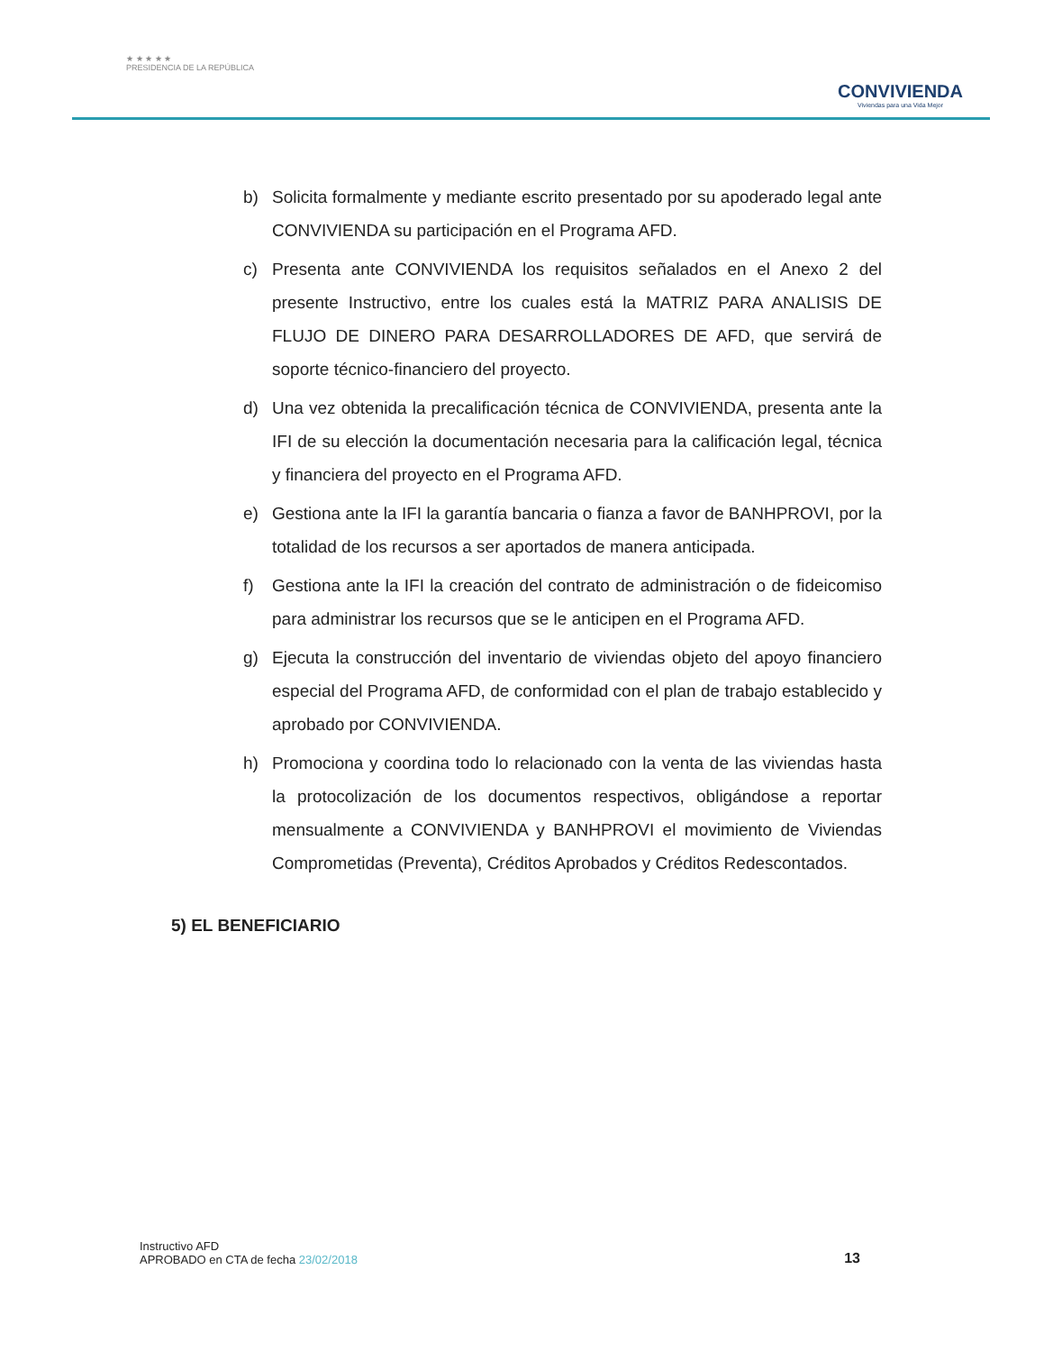★ ★ ★ ★ ★
PRESIDENCIA DE LA REPÚBLICA
CONVIVIENDA
Viviendas para una Vida Mejor
b) Solicita formalmente y mediante escrito presentado por su apoderado legal ante CONVIVIENDA su participación en el Programa AFD.
c) Presenta ante CONVIVIENDA los requisitos señalados en el Anexo 2 del presente Instructivo, entre los cuales está la MATRIZ PARA ANALISIS DE FLUJO DE DINERO PARA DESARROLLADORES DE AFD, que servirá de soporte técnico-financiero del proyecto.
d) Una vez obtenida la precalificación técnica de CONVIVIENDA, presenta ante la IFI de su elección la documentación necesaria para la calificación legal, técnica y financiera del proyecto en el Programa AFD.
e) Gestiona ante la IFI la garantía bancaria o fianza a favor de BANHPROVI, por la totalidad de los recursos a ser aportados de manera anticipada.
f) Gestiona ante la IFI la creación del contrato de administración o de fideicomiso para administrar los recursos que se le anticipen en el Programa AFD.
g) Ejecuta la construcción del inventario de viviendas objeto del apoyo financiero especial del Programa AFD, de conformidad con el plan de trabajo establecido y aprobado por CONVIVIENDA.
h) Promociona y coordina todo lo relacionado con la venta de las viviendas hasta la protocolización de los documentos respectivos, obligándose a reportar mensualmente a CONVIVIENDA y BANHPROVI el movimiento de Viviendas Comprometidas (Preventa), Créditos Aprobados y Créditos Redescontados.
5) EL BENEFICIARIO
Instructivo AFD
APROBADO en CTA de fecha 23/02/2018
13